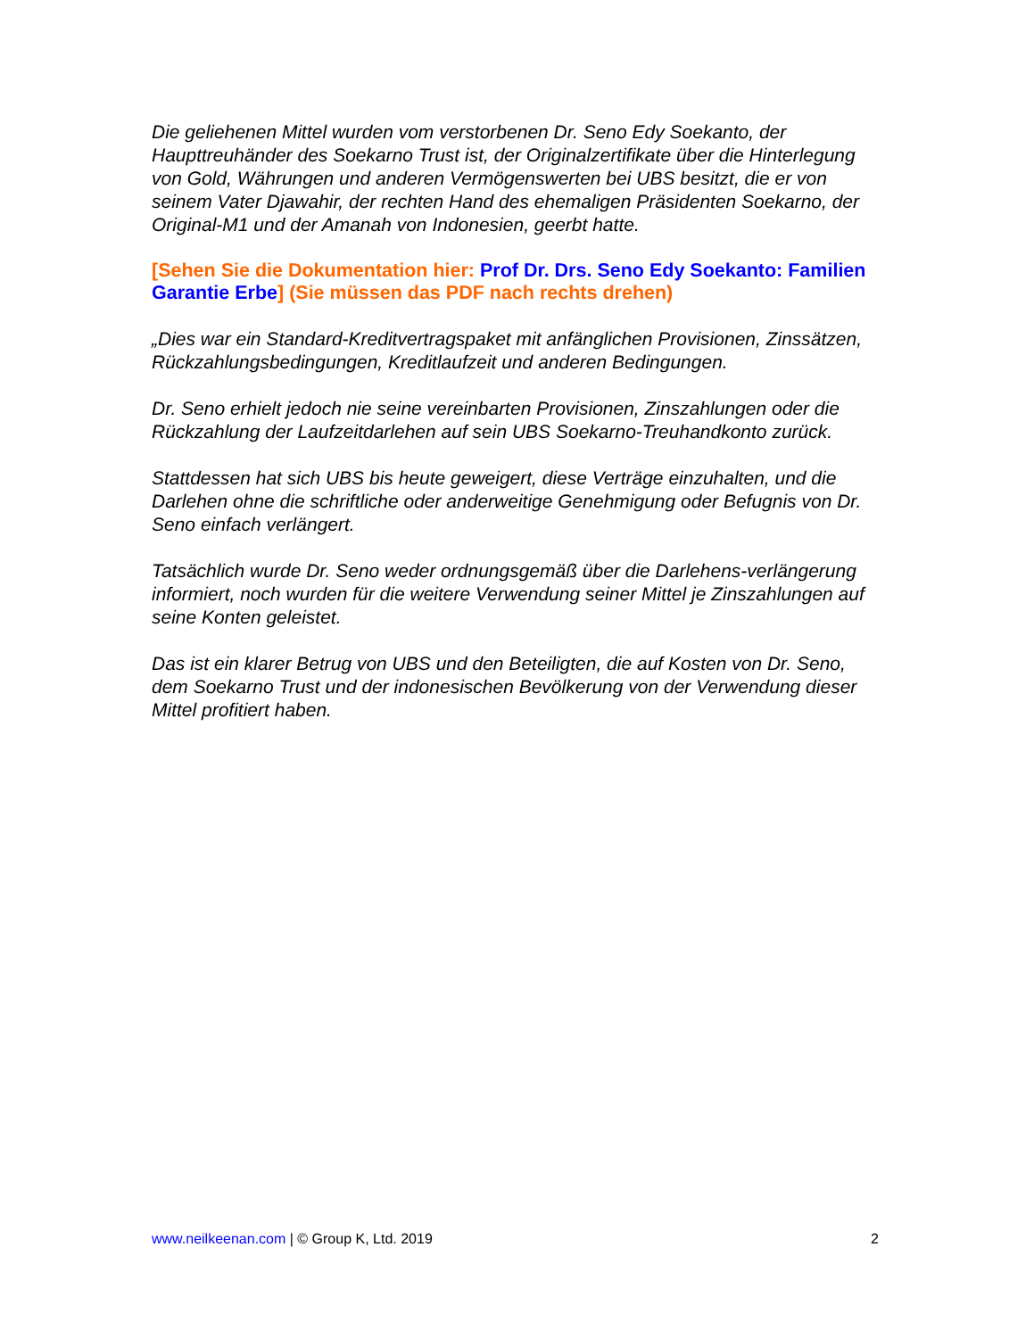Die geliehenen Mittel wurden vom verstorbenen Dr. Seno Edy Soekanto, der Haupttreuhänder des Soekarno Trust ist, der Originalzertifikate über die Hinterlegung von Gold, Währungen und anderen Vermögenswerten bei UBS besitzt, die er von seinem Vater Djawahir, der rechten Hand des ehemaligen Präsidenten Soekarno, der Original-M1 und der Amanah von Indonesien, geerbt hatte.
[Sehen Sie die Dokumentation hier: Prof Dr. Drs. Seno Edy Soekanto: Familien Garantie Erbe] (Sie müssen das PDF nach rechts drehen)
„Dies war ein Standard-Kreditvertragspaket mit anfänglichen Provisionen, Zinssätzen, Rückzahlungsbedingungen, Kreditlaufzeit und anderen Bedingungen.
Dr. Seno erhielt jedoch nie seine vereinbarten Provisionen, Zinszahlungen oder die Rückzahlung der Laufzeitdarlehen auf sein UBS Soekarno-Treuhandkonto zurück.
Stattdessen hat sich UBS bis heute geweigert, diese Verträge einzuhalten, und die Darlehen ohne die schriftliche oder anderweitige Genehmigung oder Befugnis von Dr. Seno einfach verlängert.
Tatsächlich wurde Dr. Seno weder ordnungsgemäß über die Darlehens-verlängerung informiert, noch wurden für die weitere Verwendung seiner Mittel je Zinszahlungen auf seine Konten geleistet.
Das ist ein klarer Betrug von UBS und den Beteiligten, die auf Kosten von Dr. Seno, dem Soekarno Trust und der indonesischen Bevölkerung von der Verwendung dieser Mittel profitiert haben.
www.neilkeenan.com | © Group K, Ltd. 2019 2